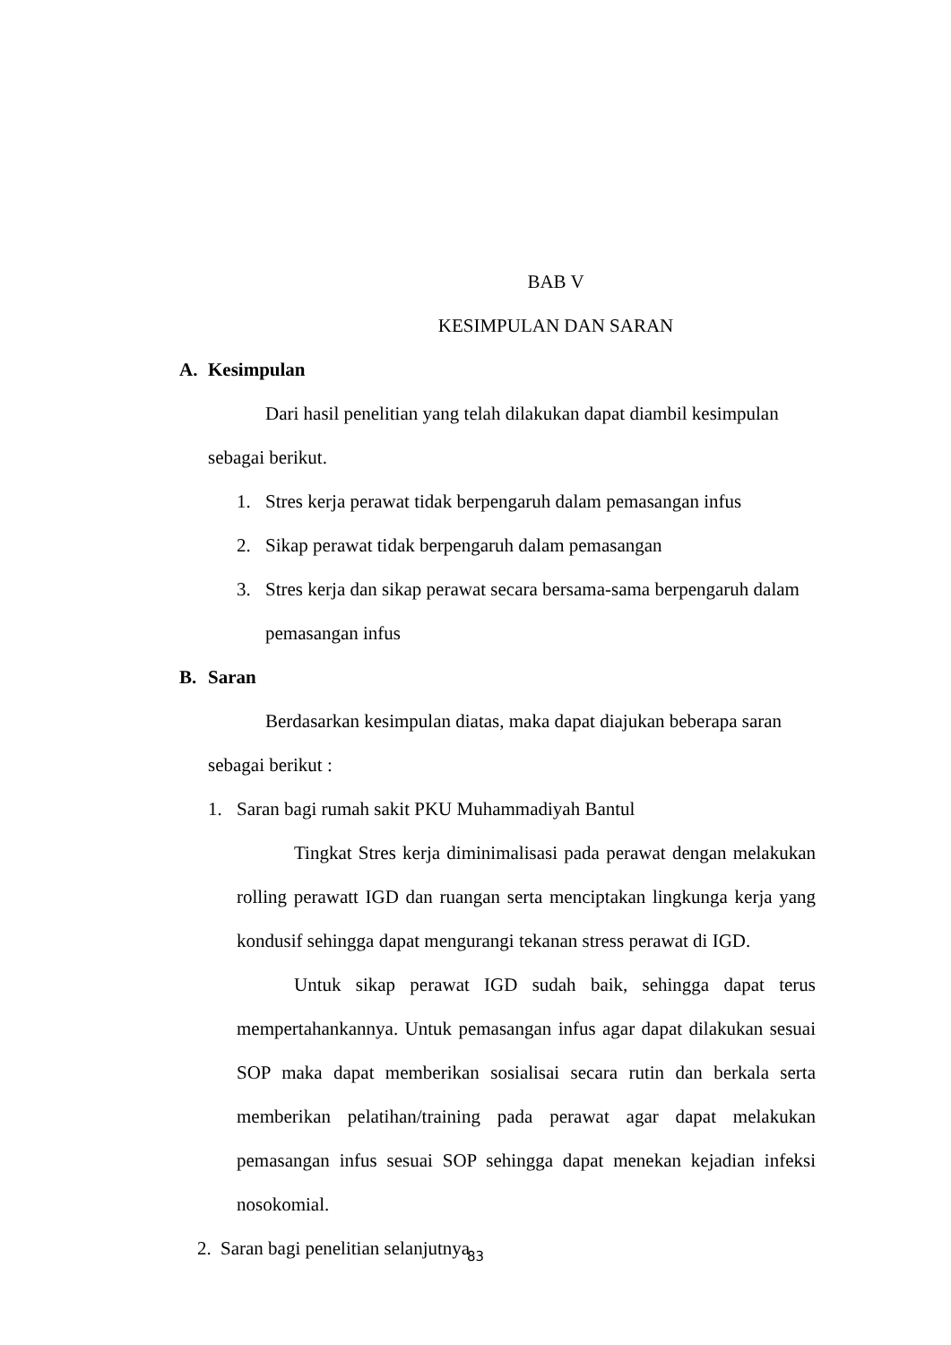BAB V
KESIMPULAN DAN SARAN
A. Kesimpulan
Dari hasil penelitian yang telah dilakukan dapat diambil kesimpulan sebagai berikut.
1. Stres kerja perawat tidak berpengaruh dalam pemasangan infus
2. Sikap perawat tidak berpengaruh dalam pemasangan
3. Stres kerja dan sikap perawat secara bersama-sama berpengaruh dalam pemasangan infus
B. Saran
Berdasarkan kesimpulan diatas, maka dapat diajukan beberapa saran sebagai berikut :
1. Saran bagi rumah sakit PKU Muhammadiyah Bantul
Tingkat Stres kerja diminimalisasi pada perawat dengan melakukan rolling perawatt IGD dan ruangan serta menciptakan lingkunga kerja yang kondusif sehingga dapat mengurangi tekanan stress perawat di IGD.
Untuk sikap perawat IGD sudah baik, sehingga dapat terus mempertahankannya. Untuk pemasangan infus agar dapat dilakukan sesuai SOP maka dapat memberikan sosialisai secara rutin dan berkala serta memberikan pelatihan/training pada perawat agar dapat melakukan pemasangan infus sesuai SOP sehingga dapat menekan kejadian infeksi nosokomial.
2. Saran bagi penelitian selanjutnya
83